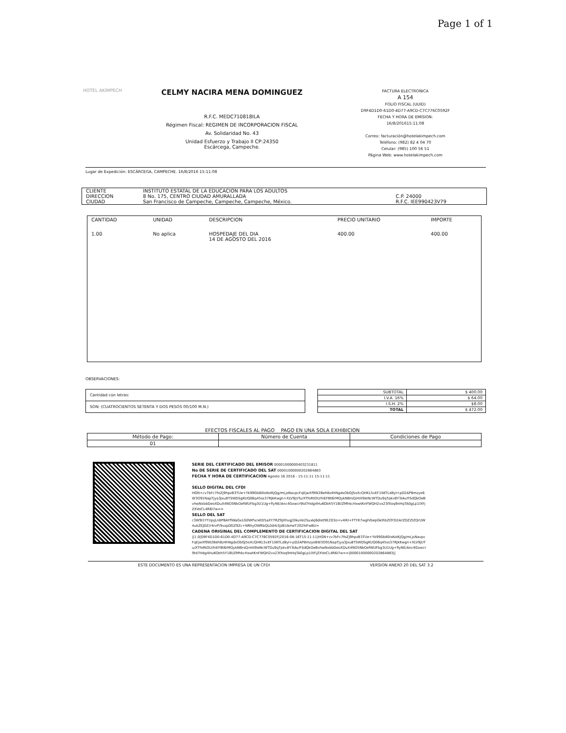Page 1 of 1
HOTEL AKIMPECH
CELMY NACIRA MENA DOMINGUEZ
R.F.C. MEDC710818ILA
Régimen Fiscal: REGIMEN DE INCORPORACION FISCAL
Av. Solidaridad No. 43
Unidad Esfuerzo y Trabajo II CP:24350
Escárcega, Campeche.
FACTURA ELECTRONICA
A 154
FOLIO FISCAL (UUID)
D9F4D1D0-61D0-4D77-A9CD-C7C776C0592F
FECHA Y HORA DE EMISION:
16/8/201615:11:08
Correo: facturación@hotelakimpech.com
Teléfono: (982) 82 4 04 70
Celular: (985) 100 56 51
Página Web: www.hotelakimpech.com
Lugar de Expedición: ESCÁRCEGA, CAMPECHE. 16/8/2016 15:11:08
| CLIENTE | INSTITUTO ESTATAL DE LA EDUCACION PARA LOS ADULTOS | |
| DIRECCION | 8 No. 175, CENTRO CIUDAD AMURALLADA | C.P. 24000 |
| CIUDAD | San Francisco de Campeche, Campeche, Campeche, México. | R.F.C. IEE990423V79 |
| CANTIDAD | UNIDAD | DESCRIPCION | PRECIO UNITARIO | IMPORTE |
| --- | --- | --- | --- | --- |
| 1.00 | No aplica | HOSPEDAJE DEL DIA 14 DE AGOSTO DEL 2016 | 400.00 | 400.00 |
OBSERVACIONES:
| Cantidad con letras: |
| SON: (CUATROCIENTOS SETENTA Y DOS PESOS 00/100 M.N.) |
| SUBTOTAL | $ 400.00 |
| I.V.A. 16% | $ 64.00 |
| I.S.H. 2% | $8.00 |
| TOTAL | $ 472.00 |
EFECTOS FISCALES AL PAGO PAGO EN UNA SOLA EXHIBICION
| Método de Pago: | Número de Cuenta | Condiciones de Pago |
| --- | --- | --- |
| 01 | | |
SERIE DEL CERTIFICADO DEL EMISOR 00001000000403231811
No DE SERIE DE CERTIFICADO DEL SAT 00001000000202864883
FECHA Y HORA DE CERTIFICACION Agosto 16 2016 - 15:11:11 15:11:11
SELLO DIGITAL DEL CFDI
HGN+cv7bFc7foZj9hpzB3TUe+Yk99Gb80isKolKjQg/mLjsNavpcFqEjwXf9W2Beh8z4hNgdxObGJ5oXcQHKL5vEF1SKTLd8yI+pD2AP8mzyo6W3O91NapTjya3Jxu8TSWDSgKUQ06q45ss37RJkKwgn+XLV9jUTu/XTfoRtOU/hiEFBt6rMQykNBrsQ/mlI9leNcWTDu9qTpkv8Y3IAv/FSdQkOeBvhwNxbbDeoXDuX4NO5NkOefWUFbg3U1Ug+flyNE/Anc4Gxwcr9td7Hdg4HuKObh5Y1Bl/ZMhkcHxwtKnFWQH2vx23fXoq9nHqTA0gLp1lXFjZXVoCL4R6I7w==
SELLO DEL SAT
c3W9I1YT/qsjLn8PBAYflWaGxLG0WPx/xKD5aXY7RZ9jXhvgJ3IkuVe2SuxkJ6dlet9E2D3o+v4lKI+FTYK7wgIVbepGklhbZOYD2ArZDZZIZQrUW4ukZEJDZ/r4rvP/9vzpDGZ9Zc+NRhyOWRbQL0drb3jdEUkmeT202hIFwBU=
CADENA ORIGINAL DEL COMPLEMENTO DE CERTIFICACION DIGITAL DEL SAT
||1.0|D9F4D1D0-61D0-4D77-A9CD-C7C776C0592F|2016-08-16T15:11:11|HGN+cv7bFc7foZj9hpzB3TUe+Yk99Gb80isKolKjQg/mLjsNavpcFqEjwXf9W2Beh8z4hNgdxObGJ5oXcQHKL5vEF1SKTLd8yI+pD2AP8mzyo6W3O91NapTjya3Jxu8TSWDSgKUQ06q45ss37RJkKwgn+XLV9jUTu/XTfoRtOU/hiEFBt6rMQykNBrsQ/mlI9leNcWTDu9qTpkv8Y3IAv/FSdQkOeBvhwNxbbDeoXDuX4NO5NkOefWUFbg3U1Ug+flyNE/Anc4Gxwcr9td7Hdg4HuKObh5Y1Bl/ZMhkcHxwtKnFWQH2vx23fXoq9nHqTA0gLp1lXFjZXVoCL4R6I7w==|00001000000202864883||
ESTE DOCUMENTO ES UNA REPRESENTACION IMPRESA DE UN CFDI VERSION ANEXO 20 DEL SAT 3.2